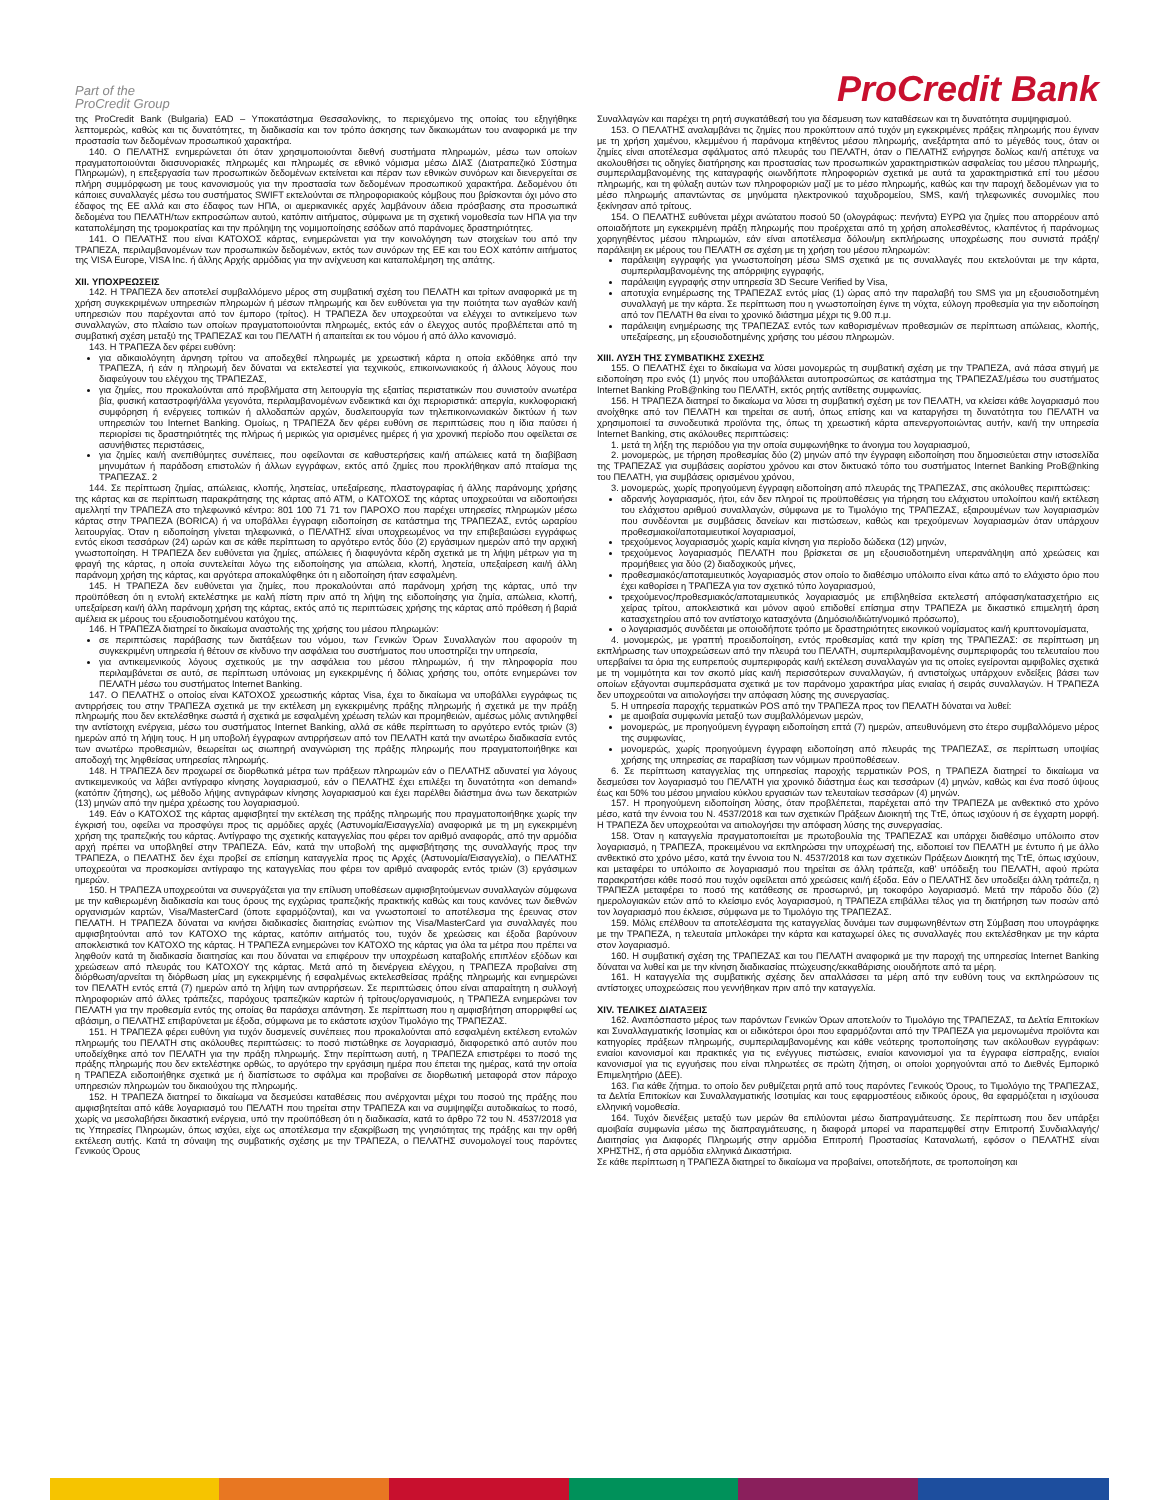Part of the
ProCredit Group
ProCredit Bank
της ProCredit Bank (Bulgaria) EAD – Υποκατάστημα Θεσσαλονίκης, το περιεχόμενο της οποίας του εξηγήθηκε λεπτομερώς, καθώς και τις δυνατότητες, τη διαδικασία και τον τρόπο άσκησης των δικαιωμάτων του αναφορικά με την προστασία των δεδομένων προσωπικού χαρακτήρα.
140. Ο ΠΕΛΑΤΗΣ ενημερώνεται ότι όταν χρησιμοποιούνται διεθνή συστήματα πληρωμών, μέσω των οποίων πραγματοποιούνται διασυνοριακές πληρωμές και πληρωμές σε εθνικό νόμισμα μέσω ΔΙΑΣ (Διατραπεζικό Σύστημα Πληρωμών), η επεξεργασία των προσωπικών δεδομένων εκτείνεται και πέραν των εθνικών συνόρων και διενεργείται σε πλήρη συμμόρφωση με τους κανονισμούς για την προστασία των δεδομένων προσωπικού χαρακτήρα. Δεδομένου ότι κάποιες συναλλαγές μέσω του συστήματος SWIFT εκτελούνται σε πληροφοριακούς κόμβους που βρίσκονται όχι μόνο στο έδαφος της ΕΕ αλλά και στο έδαφος των ΗΠΑ, οι αμερικανικές αρχές λαμβάνουν άδεια πρόσβασης στα προσωπικά δεδομένα του ΠΕΛΑΤΗ/των εκπροσώπων αυτού, κατόπιν αιτήματος, σύμφωνα με τη σχετική νομοθεσία των ΗΠΑ για την καταπολέμηση της τρομοκρατίας και την πρόληψη της νομιμοποίησης εσόδων από παράνομες δραστηριότητες.
141. Ο ΠΕΛΑΤΗΣ που είναι ΚΑΤΟΧΟΣ κάρτας, ενημερώνεται για την κοινολόγηση των στοιχείων του από την ΤΡΑΠΕΖΑ, περιλαμβανομένων των προσωπικών δεδομένων, εκτός των συνόρων της ΕΕ και του ΕΟΧ κατόπιν αιτήματος της VISA Europe, VISA Inc. ή άλλης Αρχής αρμόδιας για την ανίχνευση και καταπολέμηση της απάτης.
XII. ΥΠΟΧΡΕΩΣΕΙΣ
142. Η ΤΡΑΠΕΖΑ δεν αποτελεί συμβαλλόμενο μέρος στη συμβατική σχέση του ΠΕΛΑΤΗ και τρίτων αναφορικά με τη χρήση συγκεκριμένων υπηρεσιών πληρωμών ή μέσων πληρωμής και δεν ευθύνεται για την ποιότητα των αγαθών και/ή υπηρεσιών που παρέχονται από τον έμπορο (τρίτος). Η ΤΡΑΠΕΖΑ δεν υποχρεούται να ελέγχει το αντικείμενο των συναλλαγών, στο πλαίσιο των οποίων πραγματοποιούνται πληρωμές, εκτός εάν ο έλεγχος αυτός προβλέπεται από τη συμβατική σχέση μεταξύ της ΤΡΑΠΕΖΑΣ και του ΠΕΛΑΤΗ ή απαιτείται εκ του νόμου ή από άλλο κανονισμό.
143. Η ΤΡΑΠΕΖΑ δεν φέρει ευθύνη:
για αδικαιολόγητη άρνηση τρίτου να αποδεχθεί πληρωμές με χρεωστική κάρτα η οποία εκδόθηκε από την ΤΡΑΠΕΖΑ, ή εάν η πληρωμή δεν δύναται να εκτελεστεί για τεχνικούς, επικοινωνιακούς ή άλλους λόγους που διαφεύγουν του ελέγχου της ΤΡΑΠΕΖΑΣ,
για ζημίες, που προκαλούνται από προβλήματα στη λειτουργία της εξαιτίας περιστατικών που συνιστούν ανωτέρα βία, φυσική καταστροφή/άλλα γεγονότα, περιλαμβανομένων ενδεικτικά και όχι περιοριστικά: απεργία, κυκλοφοριακή συμφόρηση ή ενέργειες τοπικών ή αλλοδαπών αρχών, δυσλειτουργία των τηλεπικοινωνιακών δικτύων ή των υπηρεσιών του Internet Banking. Ομοίως, η ΤΡΑΠΕΖΑ δεν φέρει ευθύνη σε περιπτώσεις που η ίδια παύσει ή περιορίσει τις δραστηριότητές της πλήρως ή μερικώς για ορισμένες ημέρες ή για χρονική περίοδο που οφείλεται σε ασυνήθιστες περιστάσεις,
για ζημίες και/ή ανεπιθύμητες συνέπειες, που οφείλονται σε καθυστερήσεις και/ή απώλειες κατά τη διαβίβαση μηνυμάτων ή παράδοση επιστολών ή άλλων εγγράφων, εκτός από ζημίες που προκλήθηκαν από πταίσμα της ΤΡΑΠΕΖΑΣ. 2
144. Σε περίπτωση ζημίας, απώλειας, κλοπής, ληστείας, υπεξαίρεσης, πλαστογραφίας ή άλλης παράνομης χρήσης της κάρτας και σε περίπτωση παρακράτησης της κάρτας από ΑΤΜ, ο ΚΑΤΟΧΟΣ της κάρτας υποχρεούται να ειδοποιήσει αμελλητί την ΤΡΑΠΕΖΑ στο τηλεφωνικό κέντρο: 801 100 71 71 τον ΠΑΡΟΧΟ που παρέχει υπηρεσίες πληρωμών μέσω κάρτας στην ΤΡΑΠΕΖΑ (BORICA) ή να υποβάλλει έγγραφη ειδοποίηση σε κατάστημα της ΤΡΑΠΕΖΑΣ, εντός ωραρίου λειτουργίας. Όταν η ειδοποίηση γίνεται τηλεφωνικά, ο ΠΕΛΑΤΗΣ είναι υποχρεωμένος να την επιβεβαιώσει εγγράφως εντός είκοσι τεσσάρων (24) ωρών και σε κάθε περίπτωση το αργότερο εντός δύο (2) εργάσιμων ημερών από την αρχική γνωστοποίηση. Η ΤΡΑΠΕΖΑ δεν ευθύνεται για ζημίες, απώλειες ή διαφυγόντα κέρδη σχετικά με τη λήψη μέτρων για τη φραγή της κάρτας, η οποία συντελείται λόγω της ειδοποίησης για απώλεια, κλοπή, ληστεία, υπεξαίρεση και/ή άλλη παράνομη χρήση της κάρτας, και αργότερα αποκαλύφθηκε ότι η ειδοποίηση ήταν εσφαλμένη.
145. Η ΤΡΑΠΕΖΑ δεν ευθύνεται για ζημίες, που προκαλούνται από παράνομη χρήση της κάρτας, υπό την προϋπόθεση ότι η εντολή εκτελέστηκε με καλή πίστη πριν από τη λήψη της ειδοποίησης για ζημία, απώλεια, κλοπή, υπεξαίρεση και/ή άλλη παράνομη χρήση της κάρτας, εκτός από τις περιπτώσεις χρήσης της κάρτας από πρόθεση ή βαριά αμέλεια εκ μέρους του εξουσιοδοτημένου κατόχου της.
146. Η ΤΡΑΠΕΖΑ διατηρεί το δικαίωμα αναστολής της χρήσης του μέσου πληρωμών:
σε περιπτώσεις παράβασης των διατάξεων του νόμου, των Γενικών Όρων Συναλλαγών που αφορούν τη συγκεκριμένη υπηρεσία ή θέτουν σε κίνδυνο την ασφάλεια του συστήματος που υποστηρίζει την υπηρεσία,
για αντικειμενικούς λόγους σχετικούς με την ασφάλεια του μέσου πληρωμών, ή την πληροφορία που περιλαμβάνεται σε αυτό, σε περίπτωση υπόνοιας μη εγκεκριμένης ή δόλιας χρήσης του, οπότε ενημερώνει τον ΠΕΛΑΤΗ μέσω του συστήματος Internet Banking.
147. Ο ΠΕΛΑΤΗΣ ο οποίος είναι ΚΑΤΟΧΟΣ χρεωστικής κάρτας Visa, έχει το δικαίωμα να υποβάλλει εγγράφως τις αντιρρήσεις του στην ΤΡΑΠΕΖΑ σχετικά με την εκτέλεση μη εγκεκριμένης πράξης πληρωμής ή σχετικά με την πράξη πληρωμής που δεν εκτελέσθηκε σωστά ή σχετικά με εσφαλμένη χρέωση τελών και προμηθειών, αμέσως μόλις αντιληφθεί την αντίστοιχη ενέργεια, μέσω του συστήματος Internet Banking, αλλά σε κάθε περίπτωση το αργότερο εντός τριών (3) ημερών από τη λήψη τους. Η μη υποβολή έγγραφων αντιρρήσεων από τον ΠΕΛΑΤΗ κατά την ανωτέρω διαδικασία εντός των ανωτέρω προθεσμιών, θεωρείται ως σιωπηρή αναγνώριση της πράξης πληρωμής που πραγματοποιήθηκε και αποδοχή της ληφθείσας υπηρεσίας πληρωμής.
148. Η ΤΡΑΠΕΖΑ δεν προχωρεί σε διορθωτικά μέτρα των πράξεων πληρωμών εάν ο ΠΕΛΑΤΗΣ αδυνατεί για λόγους αντικειμενικούς να λάβει αντίγραφο κίνησης λογαριασμού, εάν ο ΠΕΛΑΤΗΣ έχει επιλέξει τη δυνατότητα «on demand» (κατόπιν ζήτησης), ως μέθοδο λήψης αντιγράφων κίνησης λογαριασμού και έχει παρέλθει διάστημα άνω των δεκατριών (13) μηνών από την ημέρα χρέωσης του λογαριασμού.
149. Εάν ο ΚΑΤΟΧΟΣ της κάρτας αμφισβητεί την εκτέλεση της πράξης πληρωμής που πραγματοποιήθηκε χωρίς την έγκρισή του, οφείλει να προσφύγει προς τις αρμόδιες αρχές (Αστυνομία/Εισαγγελία) αναφορικά με τη μη εγκεκριμένη χρήση της τραπεζικής του κάρτας. Αντίγραφο της σχετικής καταγγελίας που φέρει τον αριθμό αναφοράς, από την αρμόδια αρχή πρέπει να υποβληθεί στην ΤΡΑΠΕΖΑ. Εάν, κατά την υποβολή της αμφισβήτησης της συναλλαγής προς την ΤΡΑΠΕΖΑ, ο ΠΕΛΑΤΗΣ δεν έχει προβεί σε επίσημη καταγγελία προς τις Αρχές (Αστυνομία/Εισαγγελία), ο ΠΕΛΑΤΗΣ υποχρεούται να προσκομίσει αντίγραφο της καταγγελίας που φέρει τον αριθμό αναφοράς εντός τριών (3) εργάσιμων ημερών.
150. Η ΤΡΑΠΕΖΑ υποχρεούται να συνεργάζεται για την επίλυση υποθέσεων αμφισβητούμενων συναλλαγών σύμφωνα με την καθιερωμένη διαδικασία και τους όρους της εγχώριας τραπεζικής πρακτικής καθώς και τους κανόνες των διεθνών οργανισμών καρτών, Visa/MasterCard (όποτε εφαρμόζονται), και να γνωστοποιεί το αποτέλεσμα της έρευνας στον ΠΕΛΑΤΗ. Η ΤΡΑΠΕΖΑ δύναται να κινήσει διαδικασίες διαιτησίας ενώπιον της Visa/MasterCard για συναλλαγές που αμφισβητούνται από τον ΚΑΤΟΧΟ της κάρτας, κατόπιν αιτήματός του, τυχόν δε χρεώσεις και έξοδα βαρύνουν αποκλειστικά τον ΚΑΤΟΧΟ της κάρτας. Η ΤΡΑΠΕΖΑ ενημερώνει τον ΚΑΤΟΧΟ της κάρτας για όλα τα μέτρα που πρέπει να ληφθούν κατά τη διαδικασία διαιτησίας και που δύναται να επιφέρουν την υποχρέωση καταβολής επιπλέον εξόδων και χρεώσεων από πλευράς του ΚΑΤΟΧΟΥ της κάρτας. Μετά από τη διενέργεια ελέγχου, η ΤΡΑΠΕΖΑ προβαίνει στη διόρθωση/αρνείται τη διόρθωση μίας μη εγκεκριμένης ή εσφαλμένως εκτελεσθείσας πράξης πληρωμής και ενημερώνει τον ΠΕΛΑΤΗ εντός επτά (7) ημερών από τη λήψη των αντιρρήσεων. Σε περιπτώσεις όπου είναι απαραίτητη η συλλογή πληροφοριών από άλλες τράπεζες, παρόχους τραπεζικών καρτών ή τρίτους/οργανισμούς, η ΤΡΑΠΕΖΑ ενημερώνει τον ΠΕΛΑΤΗ για την προθεσμία εντός της οποίας θα παράσχει απάντηση. Σε περίπτωση που η αμφισβήτηση απορριφθεί ως αβάσιμη, ο ΠΕΛΑΤΗΣ επιβαρύνεται με έξοδα, σύμφωνα με το εκάστοτε ισχύον Τιμολόγιο της ΤΡΑΠΕΖΑΣ.
151. Η ΤΡΑΠΕΖΑ φέρει ευθύνη για τυχόν δυσμενείς συνέπειες που προκαλούνται από εσφαλμένη εκτέλεση εντολών πληρωμής του ΠΕΛΑΤΗ στις ακόλουθες περιπτώσεις: το ποσό πιστώθηκε σε λογαριασμό, διαφορετικό από αυτόν που υποδείχθηκε από τον ΠΕΛΑΤΗ για την πράξη πληρωμής. Στην περίπτωση αυτή, η ΤΡΑΠΕΖΑ επιστρέφει το ποσό της πράξης πληρωμής που δεν εκτελέστηκε ορθώς, το αργότερο την εργάσιμη ημέρα που έπεται της ημέρας, κατά την οποία η ΤΡΑΠΕΖΑ ειδοποιήθηκε σχετικά με ή διαπίστωσε το σφάλμα και προβαίνει σε διορθωτική μεταφορά στον πάροχο υπηρεσιών πληρωμών του δικαιούχου της πληρωμής.
152. Η ΤΡΑΠΕΖΑ διατηρεί το δικαίωμα να δεσμεύσει καταθέσεις που ανέρχονται μέχρι του ποσού της πράξης που αμφισβητείται από κάθε λογαριασμό του ΠΕΛΑΤΗ που τηρείται στην ΤΡΑΠΕΖΑ και να συμψηφίζει αυτοδικαίως το ποσό, χωρίς να μεσολαβήσει δικαστική ενέργεια, υπό την προϋπόθεση ότι η διαδικασία, κατά το άρθρο 72 του Ν. 4537/2018 για τις Υπηρεσίες Πληρωμών, όπως ισχύει, είχε ως αποτέλεσμα την εξακρίβωση της γνησιότητας της πράξης και την ορθή εκτέλεση αυτής. Κατά τη σύναψη της συμβατικής σχέσης με την ΤΡΑΠΕΖΑ, ο ΠΕΛΑΤΗΣ συνομολογεί τους παρόντες Γενικούς Όρους
Συναλλαγών και παρέχει τη ρητή συγκατάθεσή του για δέσμευση των καταθέσεων και τη δυνατότητα συμψηφισμού.
153. Ο ΠΕΛΑΤΗΣ αναλαμβάνει τις ζημίες που προκύπτουν από τυχόν μη εγκεκριμένες πράξεις πληρωμής που έγιναν με τη χρήση χαμένου, κλεμμένου ή παράνομα κτηθέντος μέσου πληρωμής, ανεξάρτητα από το μέγεθός τους, όταν οι ζημίες είναι αποτέλεσμα σφάλματος από πλευράς του ΠΕΛΑΤΗ, όταν ο ΠΕΛΑΤΗΣ ενήργησε δολίως και/ή απέτυχε να ακολουθήσει τις οδηγίες διατήρησης και προστασίας των προσωπικών χαρακτηριστικών ασφαλείας του μέσου πληρωμής, συμπεριλαμβανομένης της καταγραφής οιωνδήποτε πληροφοριών σχετικά με αυτά τα χαρακτηριστικά επί του μέσου πληρωμής, και τη φύλαξη αυτών των πληροφοριών μαζί με το μέσο πληρωμής, καθώς και την παροχή δεδομένων για το μέσο πληρωμής απαντώντας σε μηνύματα ηλεκτρονικού ταχυδρομείου, SMS, και/ή τηλεφωνικές συνομιλίες που ξεκίνησαν από τρίτους.
154. Ο ΠΕΛΑΤΗΣ ευθύνεται μέχρι ανώτατου ποσού 50 (ολογράφως: πενήντα) ΕΥΡΩ για ζημίες που απορρέουν από οποιαδήποτε μη εγκεκριμένη πράξη πληρωμής που προέρχεται από τη χρήση απολεσθέντος, κλαπέντος ή παράνομως χορηγηθέντος μέσου πληρωμών, εάν είναι αποτέλεσμα δόλου/μη εκπλήρωσης υποχρέωσης που συνιστά πράξη/παράλειψη εκ μέρους του ΠΕΛΑΤΗ σε σχέση με τη χρήση του μέσου πληρωμών:
παράλειψη εγγραφής για γνωστοποίηση μέσω SMS σχετικά με τις συναλλαγές που εκτελούνται με την κάρτα, συμπεριλαμβανομένης της απόρριψης εγγραφής,
παράλειψη εγγραφής στην υπηρεσία 3D Secure Verified by Visa,
αποτυχία ενημέρωσης της ΤΡΑΠΕΖΑΣ εντός μίας (1) ώρας από την παραλαβή του SMS για μη εξουσιοδοτημένη συναλλαγή με την κάρτα. Σε περίπτωση που η γνωστοποίηση έγινε τη νύχτα, εύλογη προθεσμία για την ειδοποίηση από τον ΠΕΛΑΤΗ θα είναι το χρονικό διάστημα μέχρι τις 9.00 π.μ.
παράλειψη ενημέρωσης της ΤΡΑΠΕΖΑΣ εντός των καθορισμένων προθεσμιών σε περίπτωση απώλειας, κλοπής, υπεξαίρεσης, μη εξουσιοδοτημένης χρήσης του μέσου πληρωμών.
XIII. ΛΥΣΗ ΤΗΣ ΣΥΜΒΑΤΙΚΗΣ ΣΧΕΣΗΣ
155. Ο ΠΕΛΑΤΗΣ έχει το δικαίωμα να λύσει μονομερώς τη συμβατική σχέση με την ΤΡΑΠΕΖΑ, ανά πάσα στιγμή με ειδοποίηση προ ενός (1) μηνός που υποβάλλεται αυτοπροσώπως σε κατάστημα της ΤΡΑΠΕΖΑΣ/μέσω του συστήματος Internet Banking ProB@nking του ΠΕΛΑΤΗ, εκτός ρητής αντίθετης συμφωνίας.
156. Η ΤΡΑΠΕΖΑ διατηρεί το δικαίωμα να λύσει τη συμβατική σχέση με τον ΠΕΛΑΤΗ, να κλείσει κάθε λογαριασμό που ανοίχθηκε από τον ΠΕΛΑΤΗ και τηρείται σε αυτή, όπως επίσης και να καταργήσει τη δυνατότητα του ΠΕΛΑΤΗ να χρησιμοποιεί τα συνοδευτικά προϊόντα της, όπως τη χρεωστική κάρτα απενεργοποιώντας αυτήν, και/ή την υπηρεσία Internet Banking, στις ακόλουθες περιπτώσεις:
1. μετά τη λήξη της περιόδου για την οποία συμφωνήθηκε το άνοιγμα του λογαριασμού,
2. μονομερώς, με τήρηση προθεσμίας δύο (2) μηνών από την έγγραφη ειδοποίηση που δημοσιεύεται στην ιστοσελίδα της ΤΡΑΠΕΖΑΣ για συμβάσεις αορίστου χρόνου και στον δικτυακό τόπο του συστήματος Internet Banking ProB@nking του ΠΕΛΑΤΗ, για συμβάσεις ορισμένου χρόνου,
3. μονομερώς, χωρίς προηγούμενη έγγραφη ειδοποίηση από πλευράς της ΤΡΑΠΕΖΑΣ, στις ακόλουθες περιπτώσεις:
αδρανής λογαριασμός, ήτοι, εάν δεν πληροί τις προϋποθέσεις για τήρηση του ελάχιστου υπολοίπου και/ή εκτέλεση του ελάχιστου αριθμού συναλλαγών, σύμφωνα με το Τιμολόγιο της ΤΡΑΠΕΖΑΣ, εξαιρουμένων των λογαριασμών που συνδέονται με συμβάσεις δανείων και πιστώσεων, καθώς και τρεχούμενων λογαριασμών όταν υπάρχουν προθεσμιακοί/αποταμιευτικοί λογαριασμοί,
τρεχούμενος λογαριασμός χωρίς καμία κίνηση για περίοδο δώδεκα (12) μηνών,
τρεχούμενος λογαριασμός ΠΕΛΑΤΗ που βρίσκεται σε μη εξουσιοδοτημένη υπερανάληψη από χρεώσεις και προμήθειες για δύο (2) διαδοχικούς μήνες,
προθεσμιακός/αποταμιευτικός λογαριασμός στον οποίο το διαθέσιμο υπόλοιπο είναι κάτω από το ελάχιστο όριο που έχει καθορίσει η ΤΡΑΠΕΖΑ για τον σχετικό τύπο λογαριασμού,
τρεχούμενος/προθεσμιακός/αποταμιευτικός λογαριασμός με επιβληθείσα εκτελεστή απόφαση/κατασχετήριο εις χείρας τρίτου, αποκλειστικά και μόνον αφού επιδοθεί επίσημα στην ΤΡΑΠΕΖΑ με δικαστικό επιμελητή άρση κατασχετηρίου από τον αντίστοιχο κατασχόντα (Δημόσιο/ιδιώτη/νομικό πρόσωπο),
ο λογαριασμός συνδέεται με οποιοδήποτε τρόπο με δραστηριότητες εικονικού νομίσματος και/ή κρυπτονομίσματα,
4. μονομερώς, με γραπτή προειδοποίηση, εντός προθεσμίας κατά την κρίση της ΤΡΑΠΕΖΑΣ: σε περίπτωση μη εκπλήρωσης των υποχρεώσεων από την πλευρά του ΠΕΛΑΤΗ, συμπεριλαμβανομένης συμπεριφοράς του τελευταίου που υπερβαίνει τα όρια της ευπρεπούς συμπεριφοράς και/ή εκτέλεση συναλλαγών για τις οποίες εγείρονται αμφιβολίες σχετικά με τη νομιμότητα και τον σκοπό μίας και/ή περισσότερων συναλλαγών, ή αντιστοίχως υπάρχουν ενδείξεις βάσει των οποίων εξάγονται συμπεράσματα σχετικά με τον παράνομο χαρακτήρα μίας ενιαίας ή σειράς συναλλαγών. Η ΤΡΑΠΕΖΑ δεν υποχρεούται να αιτιολογήσει την απόφαση λύσης της συνεργασίας.
5. Η υπηρεσία παροχής τερματικών POS από την ΤΡΑΠΕΖΑ προς τον ΠΕΛΑΤΗ δύναται να λυθεί:
με αμοιβαία συμφωνία μεταξύ των συμβαλλόμενων μερών,
μονομερώς, με προηγούμενη έγγραφη ειδοποίηση επτά (7) ημερών, απευθυνόμενη στο έτερο συμβαλλόμενο μέρος της συμφωνίας,
μονομερώς, χωρίς προηγούμενη έγγραφη ειδοποίηση από πλευράς της ΤΡΑΠΕΖΑΣ, σε περίπτωση υποψίας χρήσης της υπηρεσίας σε παραβίαση των νόμιμων προϋποθέσεων.
6. Σε περίπτωση καταγγελίας της υπηρεσίας παροχής τερματικών POS, η ΤΡΑΠΕΖΑ διατηρεί το δικαίωμα να δεσμεύσει τον λογαριασμό του ΠΕΛΑΤΗ για χρονικό διάστημα έως και τεσσάρων (4) μηνών, καθώς και ένα ποσό ύψους έως και 50% του μέσου μηνιαίου κύκλου εργασιών των τελευταίων τεσσάρων (4) μηνών.
157. Η προηγούμενη ειδοποίηση λύσης, όταν προβλέπεται, παρέχεται από την ΤΡΑΠΕΖΑ με ανθεκτικό στο χρόνο μέσο, κατά την έννοια του Ν. 4537/2018 και των σχετικών Πράξεων Διοικητή της ΤτΕ, όπως ισχύουν ή σε έγχαρτη μορφή. Η ΤΡΑΠΕΖΑ δεν υποχρεούται να αιτιολογήσει την απόφαση λύσης της συνεργασίας.
158. Όταν η καταγγελία πραγματοποιείται με πρωτοβουλία της ΤΡΑΠΕΖΑΣ και υπάρχει διαθέσιμο υπόλοιπο στον λογαριασμό, η ΤΡΑΠΕΖΑ, προκειμένου να εκπληρώσει την υποχρέωσή της, ειδοποιεί τον ΠΕΛΑΤΗ με έντυπο ή με άλλο ανθεκτικό στο χρόνο μέσο, κατά την έννοια του Ν. 4537/2018 και των σχετικών Πράξεων Διοικητή της ΤτΕ, όπως ισχύουν, και μεταφέρει το υπόλοιπο σε λογαριασμό που τηρείται σε άλλη τράπεζα, καθ' υπόδειξη του ΠΕΛΑΤΗ, αφού πρώτα παρακρατήσει κάθε ποσό που τυχόν οφείλεται από χρεώσεις και/ή έξοδα. Εάν ο ΠΕΛΑΤΗΣ δεν υποδείξει άλλη τράπεζα, η ΤΡΑΠΕΖΑ μεταφέρει το ποσό της κατάθεσης σε προσωρινό, μη τοκοφόρο λογαριασμό. Μετά την πάροδο δύο (2) ημερολογιακών ετών από το κλείσιμο ενός λογαριασμού, η ΤΡΑΠΕΖΑ επιβάλλει τέλος για τη διατήρηση των ποσών από τον λογαριασμό που έκλεισε, σύμφωνα με το Τιμολόγιο της ΤΡΑΠΕΖΑΣ.
159. Μόλις επέλθουν τα αποτελέσματα της καταγγελίας δυνάμει των συμφωνηθέντων στη Σύμβαση που υπογράφηκε με την ΤΡΑΠΕΖΑ, η τελευταία μπλοκάρει την κάρτα και καταχωρεί όλες τις συναλλαγές που εκτελέσθηκαν με την κάρτα στον λογαριασμό.
160. Η συμβατική σχέση της ΤΡΑΠΕΖΑΣ και του ΠΕΛΑΤΗ αναφορικά με την παροχή της υπηρεσίας Internet Banking δύναται να λυθεί και με την κίνηση διαδικασίας πτώχευσης/εκκαθάρισης οιουδήποτε από τα μέρη.
161. Η καταγγελία της συμβατικής σχέσης δεν απαλλάσσει τα μέρη από την ευθύνη τους να εκπληρώσουν τις αντίστοιχες υποχρεώσεις που γεννήθηκαν πριν από την καταγγελία.
XIV. ΤΕΛΙΚΕΣ ΔΙΑΤΑΞΕΙΣ
162. Αναπόσπαστο μέρος των παρόντων Γενικών Όρων αποτελούν το Τιμολόγιο της ΤΡΑΠΕΖΑΣ, τα Δελτία Επιτοκίων και Συναλλαγματικής Ισοτιμίας και οι ειδικότεροι όροι που εφαρμόζονται από την ΤΡΑΠΕΖΑ για μεμονωμένα προϊόντα και κατηγορίες πράξεων πληρωμής, συμπεριλαμβανομένης και κάθε νεότερης τροποποίησης των ακόλουθων εγγράφων: ενιαίοι κανονισμοί και πρακτικές για τις ενέγγυες πιστώσεις, ενιαίοι κανονισμοί για τα έγγραφα είσπραξης, ενιαίοι κανονισμοί για τις εγγυήσεις που είναι πληρωτέες σε πρώτη ζήτηση, οι οποίοι χορηγούνται από το Διεθνές Εμπορικό Επιμελητήριο (ΔΕΕ).
163. Για κάθε ζήτημα. το οποίο δεν ρυθμίζεται ρητά από τους παρόντες Γενικούς Όρους, το Τιμολόγιο της ΤΡΑΠΕΖΑΣ, τα Δελτία Επιτοκίων και Συναλλαγματικής Ισοτιμίας και τους εφαρμοστέους ειδικούς όρους, θα εφαρμόζεται η ισχύουσα ελληνική νομοθεσία.
164. Τυχόν διενέξεις μεταξύ των μερών θα επιλύονται μέσω διαπραγμάτευσης. Σε περίπτωση που δεν υπάρξει αμοιβαία συμφωνία μέσω της διαπραγμάτευσης, η διαφορά μπορεί να παραπεμφθεί στην Επιτροπή Συνδιαλλαγής/Διαιτησίας για Διαφορές Πληρωμής στην αρμόδια Επιτροπή Προστασίας Καταναλωτή, εφόσον ο ΠΕΛΑΤΗΣ είναι ΧΡΗΣΤΗΣ, ή στα αρμόδια ελληνικά Δικαστήρια.
Σε κάθε περίπτωση η ΤΡΑΠΕΖΑ διατηρεί το δικαίωμα να προβαίνει, οποτεδήποτε, σε τροποποίηση και